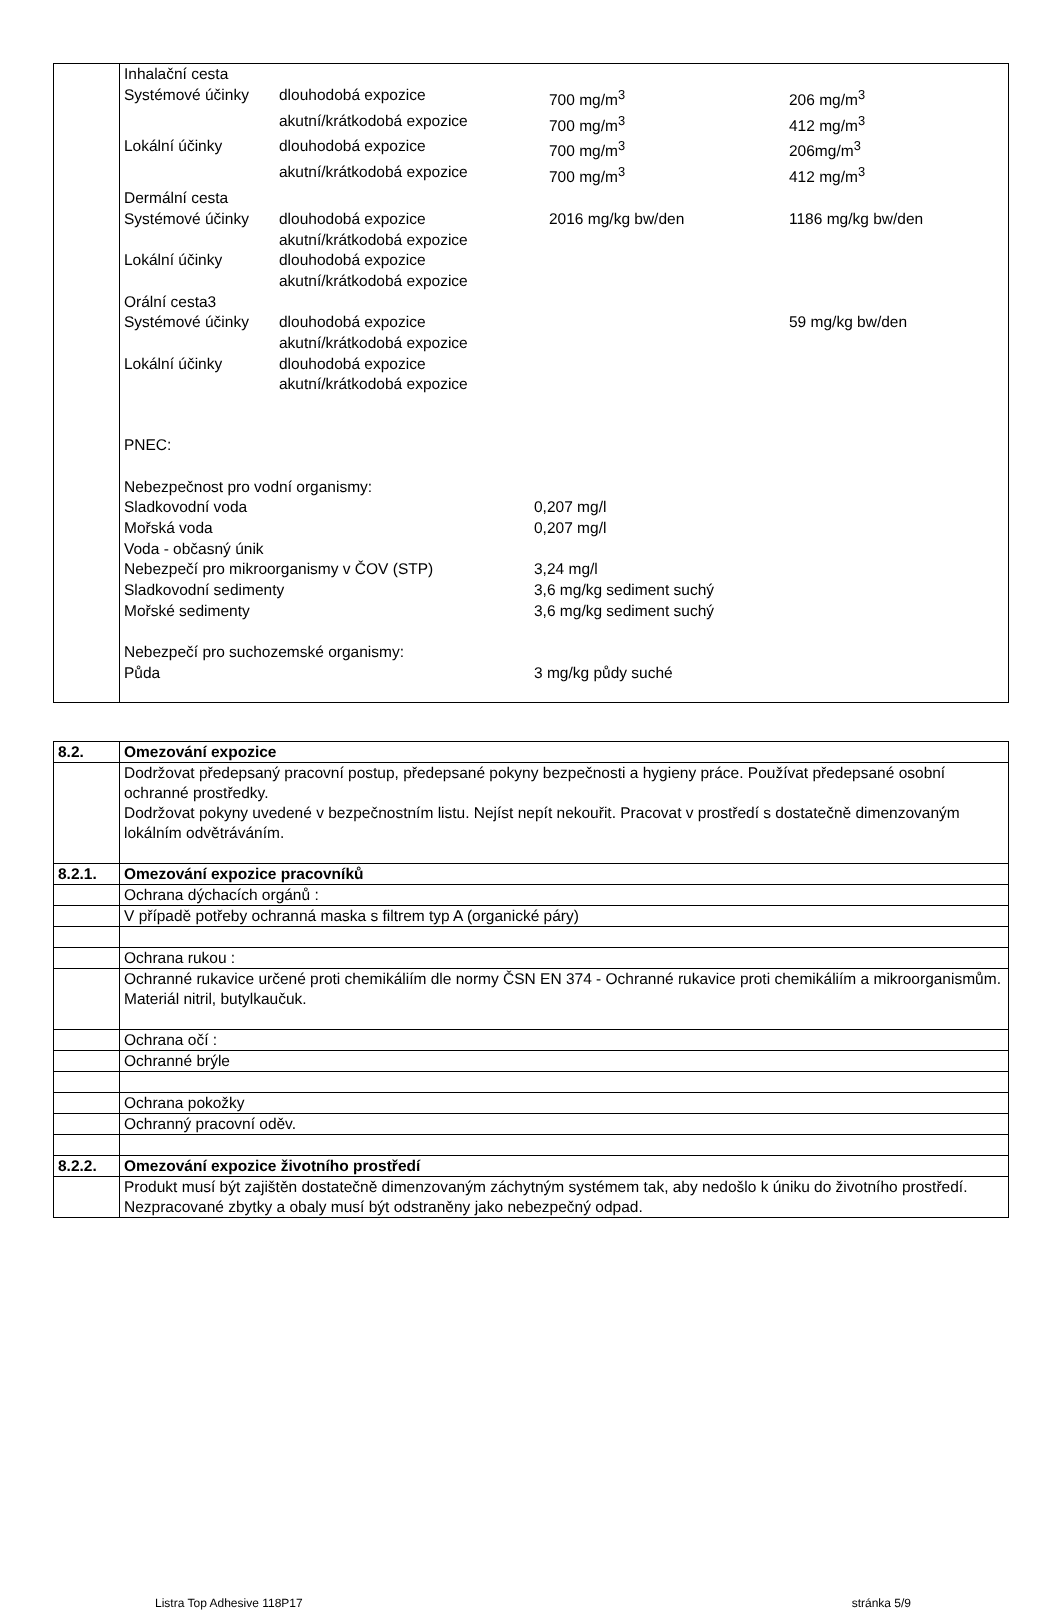| | / Inhalační cesta / / / / / Systémové účinky / dlouhodobá expozice / 700 mg/m<sup>3</sup> / 206 mg/m<sup>3</sup> / / / akutní/krátkodobá expozice / 700 mg/m<sup>3</sup> / 412 mg/m<sup>3</sup> / / Lokální účinky / dlouhodobá expozice / 700 mg/m<sup>3</sup> / 206mg/m<sup>3</sup> / / / akutní/krátkodobá expozice / 700 mg/m<sup>3</sup> / 412 mg/m<sup>3</sup> / / Dermální cesta / / / / / Systémové účinky / dlouhodobá expozice / 2016 mg/kg bw/den / 1186 mg/kg bw/den / / / akutní/krátkodobá expozice / / / / Lokální účinky / dlouhodobá expozice / / / / / akutní/krátkodobá expozice / / / / Orální cesta3 / / / / / Systémové účinky / dlouhodobá expozice / / 59 mg/kg bw/den / / / akutní/krátkodobá expozice / / / / Lokální účinky / dlouhodobá expozice / / / / / akutní/krátkodobá expozice / / / PNEC: Nebezpečnost pro vodní organismy: / Sladkovodní voda / 0,207 mg/l / / Mořská voda / 0,207 mg/l / / Voda - občasný únik / / / Nebezpečí pro mikroorganismy v ČOV (STP) / 3,24 mg/l / / Sladkovodní sedimenty / 3,6 mg/kg sediment suchý / / Mořské sedimenty / 3,6 mg/kg sediment suchý / / Nebezpečí pro suchozemské organismy: / / / Půda / 3 mg/kg půdy suché / |
| 8.2. | Omezování expozice |
| | Dodržovat předepsaný pracovní postup, předepsané pokyny bezpečnosti a hygieny práce. Používat předepsané osobní ochranné prostředky. Dodržovat pokyny uvedené v bezpečnostním listu. Nejíst nepít nekouřit. Pracovat v prostředí s dostatečně dimenzovaným lokálním odvětráváním. |
| 8.2.1. | Omezování expozice pracovníků |
| | Ochrana dýchacích orgánů : |
| | V případě potřeby ochranná maska s filtrem typ A (organické páry) |
| | Ochrana rukou : |
| | Ochranné rukavice určené proti chemikáliím dle normy ČSN EN 374 - Ochranné rukavice proti chemikáliím a mikroorganismům. Materiál nitril, butylkaučuk. |
| | Ochrana očí : |
| | Ochranné brýle |
| | Ochrana pokožky |
| | Ochranný pracovní oděv. |
| 8.2.2. | Omezování expozice životního prostředí |
| | Produkt musí být zajištěn dostatečně dimenzovaným záchytným systémem tak, aby nedošlo k úniku do životního prostředí. Nezpracované zbytky a obaly musí být odstraněny jako nebezpečný odpad. |
Listra Top Adhesive 118P17 stránka 5/9